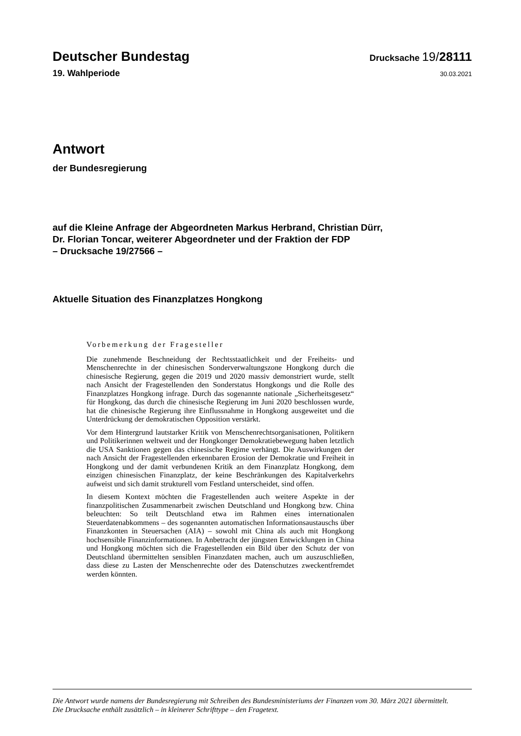Deutscher Bundestag
Drucksache 19/28111
19. Wahlperiode
30.03.2021
Antwort
der Bundesregierung
auf die Kleine Anfrage der Abgeordneten Markus Herbrand, Christian Dürr,
Dr. Florian Toncar, weiterer Abgeordneter und der Fraktion der FDP
– Drucksache 19/27566 –
Aktuelle Situation des Finanzplatzes Hongkong
Vorbemerkung der Fragesteller
Die zunehmende Beschneidung der Rechtsstaatlichkeit und der Freiheits- und Menschenrechte in der chinesischen Sonderverwaltungszone Hongkong durch die chinesische Regierung, gegen die 2019 und 2020 massiv demonstriert wurde, stellt nach Ansicht der Fragestellenden den Sonderstatus Hongkongs und die Rolle des Finanzplatzes Hongkong infrage. Durch das sogenannte nationale „Sicherheitsgesetz“ für Hongkong, das durch die chinesische Regierung im Juni 2020 beschlossen wurde, hat die chinesische Regierung ihre Einflussnahme in Hongkong ausgeweitet und die Unterdrückung der demokratischen Opposition verstärkt.
Vor dem Hintergrund lautstarker Kritik von Menschenrechtsorganisationen, Politikern und Politikerinnen weltweit und der Hongkonger Demokratiebewegung haben letztlich die USA Sanktionen gegen das chinesische Regime verhängt. Die Auswirkungen der nach Ansicht der Fragestellenden erkennbaren Erosion der Demokratie und Freiheit in Hongkong und der damit verbundenen Kritik an dem Finanzplatz Hongkong, dem einzigen chinesischen Finanzplatz, der keine Beschränkungen des Kapitalverkehrs aufweist und sich damit strukturell vom Festland unterscheidet, sind offen.
In diesem Kontext möchten die Fragestellenden auch weitere Aspekte in der finanzpolitischen Zusammenarbeit zwischen Deutschland und Hongkong bzw. China beleuchten: So teilt Deutschland etwa im Rahmen eines internationalen Steuerdatenabkommens – des sogenannten automatischen Informationsaustauschs über Finanzkonten in Steuersachen (AIA) – sowohl mit China als auch mit Hongkong hochsensible Finanzinformationen. In Anbetracht der jüngsten Entwicklungen in China und Hongkong möchten sich die Fragestellenden ein Bild über den Schutz der von Deutschland übermittelten sensiblen Finanzdaten machen, auch um auszuschließen, dass diese zu Lasten der Menschenrechte oder des Datenschutzes zweckentfremdet werden könnten.
Die Antwort wurde namens der Bundesregierung mit Schreiben des Bundesministeriums der Finanzen vom 30. März 2021 übermittelt.
Die Drucksache enthält zusätzlich – in kleinerer Schrifttype – den Fragetext.